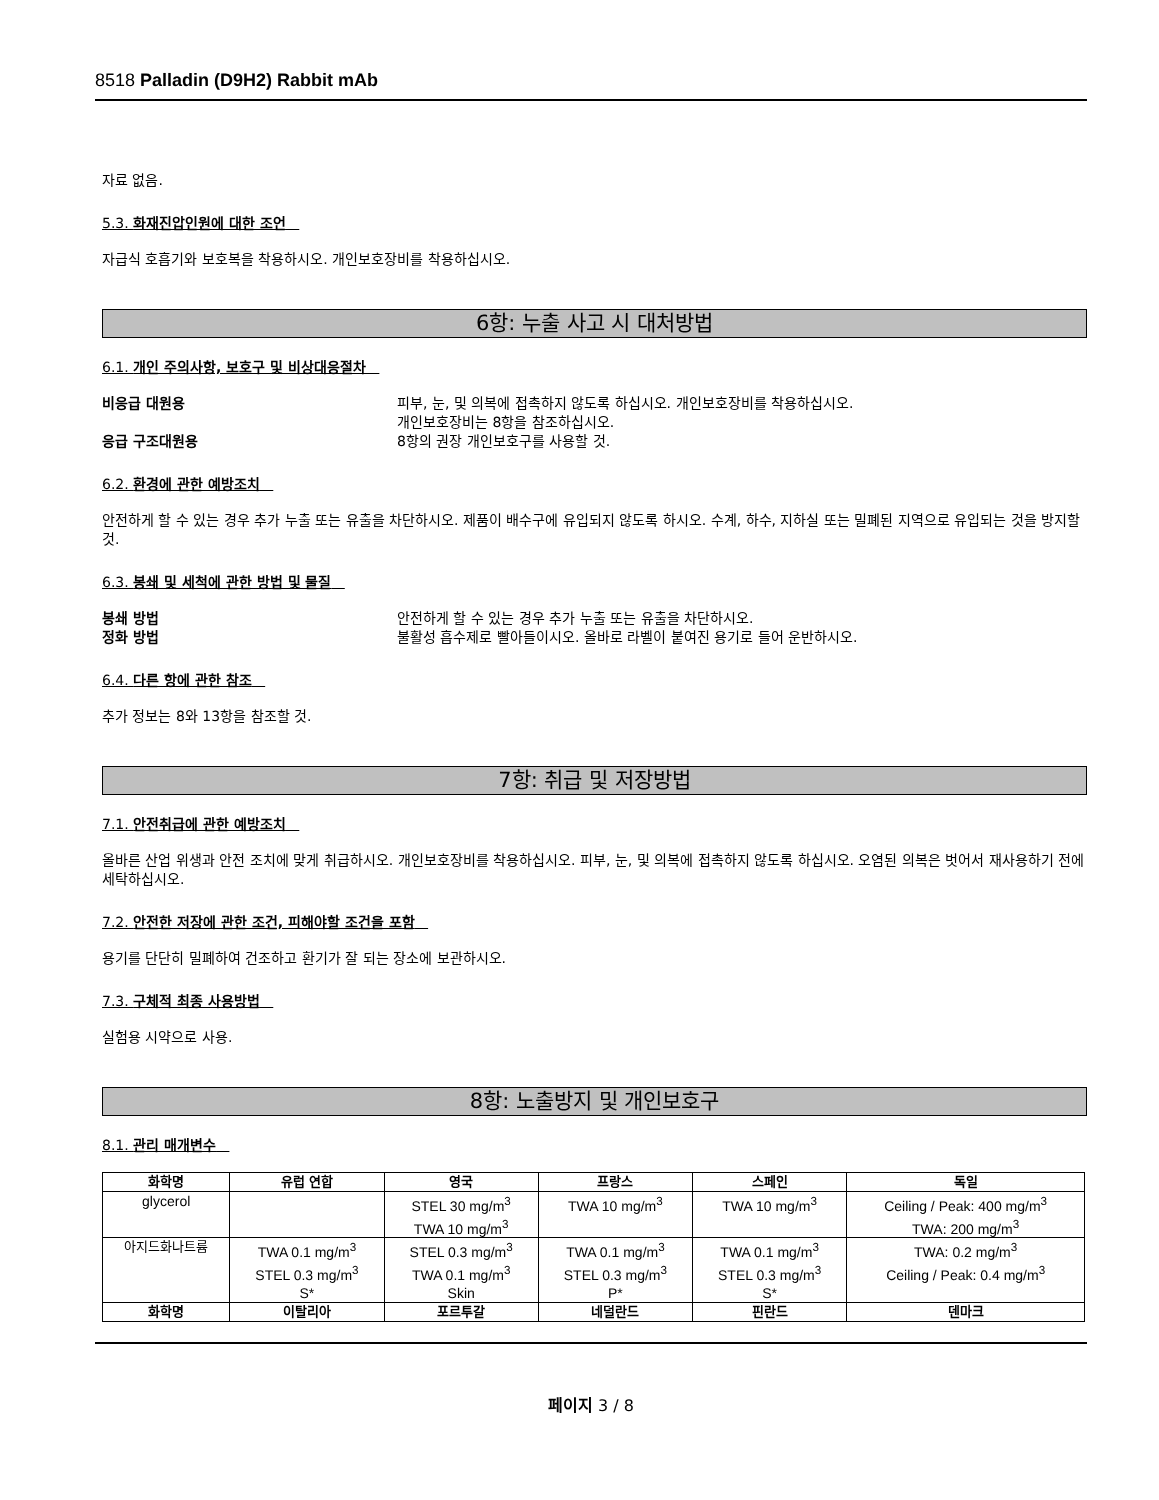8518 Palladin (D9H2) Rabbit mAb
자료 없음.
5.3. 화재진압인원에 대한 조언
자급식 호흡기와 보호복을 착용하시오. 개인보호장비를 착용하십시오.
6항: 누출 사고 시 대처방법
6.1. 개인 주의사항, 보호구 및 비상대응절차
비응급 대원용 피부, 눈, 및 의복에 접촉하지 않도록 하십시오. 개인보호장비를 착용하십시오.
개인보호장비는 8항을 참조하십시오.
응급 구조대원용 8항의 권장 개인보호구를 사용할 것.
6.2. 환경에 관한 예방조치
안전하게 할 수 있는 경우 추가 누출 또는 유출을 차단하시오. 제품이 배수구에 유입되지 않도록 하시오. 수계, 하수, 지하실 또는 밀폐된 지역으로 유입되는 것을 방지할 것.
6.3. 봉쇄 및 세척에 관한 방법 및 물질
봉쇄 방법 안전하게 할 수 있는 경우 추가 누출 또는 유출을 차단하시오.
정화 방법 불활성 흡수제로 빨아들이시오. 올바로 라벨이 붙여진 용기로 들어 운반하시오.
6.4. 다른 항에 관한 참조
추가 정보는 8와 13항을 참조할 것.
7항: 취급 및 저장방법
7.1. 안전취급에 관한 예방조치
올바른 산업 위생과 안전 조치에 맞게 취급하시오. 개인보호장비를 착용하십시오. 피부, 눈, 및 의복에 접촉하지 않도록 하십시오. 오염된 의복은 벗어서 재사용하기 전에 세탁하십시오.
7.2. 안전한 저장에 관한 조건, 피해야할 조건을 포함
용기를 단단히 밀폐하여 건조하고 환기가 잘 되는 장소에 보관하시오.
7.3. 구체적 최종 사용방법
실험용 시약으로 사용.
8항: 노출방지 및 개인보호구
8.1. 관리 매개변수
| 화학명 | 유럽 연합 | 영국 | 프랑스 | 스페인 | 독일 |
| --- | --- | --- | --- | --- | --- |
| glycerol | | STEL 30 mg/m<sup>3</sup> TWA 10 mg/m<sup>3</sup> | TWA 10 mg/m<sup>3</sup> | TWA 10 mg/m<sup>3</sup> | Ceiling / Peak: 400 mg/m<sup>3</sup> TWA: 200 mg/m<sup>3</sup> |
| 아지드화나트륨 | TWA 0.1 mg/m<sup>3</sup> STEL 0.3 mg/m<sup>3</sup> S* | STEL 0.3 mg/m<sup>3</sup> TWA 0.1 mg/m<sup>3</sup> Skin | TWA 0.1 mg/m<sup>3</sup> STEL 0.3 mg/m<sup>3</sup> P* | TWA 0.1 mg/m<sup>3</sup> STEL 0.3 mg/m<sup>3</sup> S* | TWA: 0.2 mg/m<sup>3</sup> Ceiling / Peak: 0.4 mg/m<sup>3</sup> |
| 화학명 | 이탈리아 | 포르투갈 | 네덜란드 | 핀란드 | 덴마크 |
페이지 3 / 8